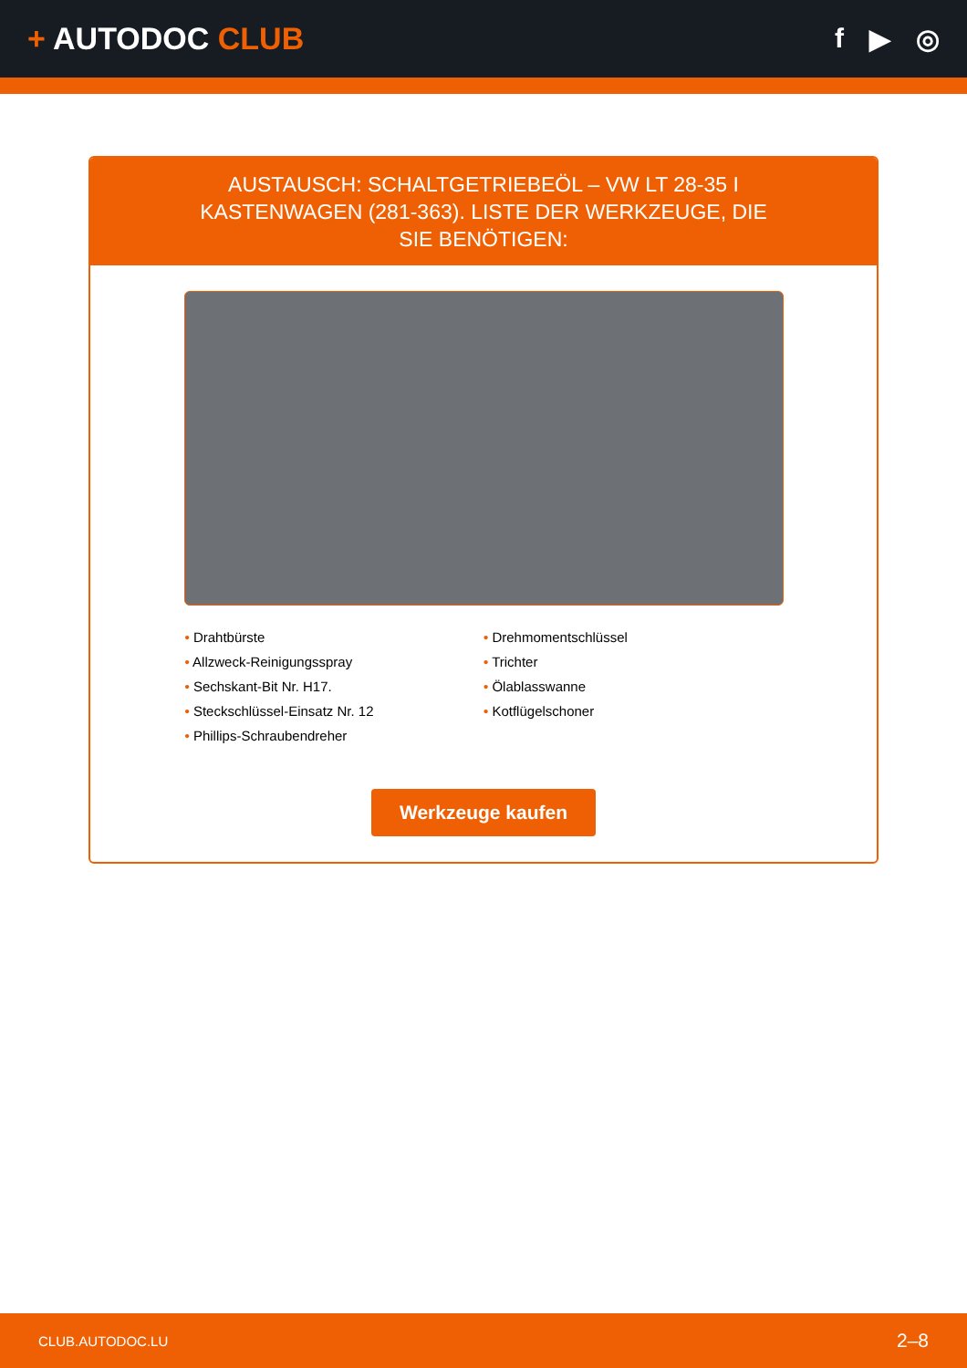+ AUTODOC CLUB f ▶ ◎
AUSTAUSCH: SCHALTGETRIEBEÖL – VW LT 28-35 I KASTENWAGEN (281-363). LISTE DER WERKZEUGE, DIE SIE BENÖTIGEN:
• Drahtbürste
• Allzweck-Reinigungsspray
• Sechskant-Bit Nr. H17.
• Steckschlüssel-Einsatz Nr. 12
• Phillips-Schraubendreher
• Drehmomentschlüssel
• Trichter
• Ölablasswanne
• Kotflügelschoner
Werkzeuge kaufen
CLUB.AUTODOC.LU 2–8